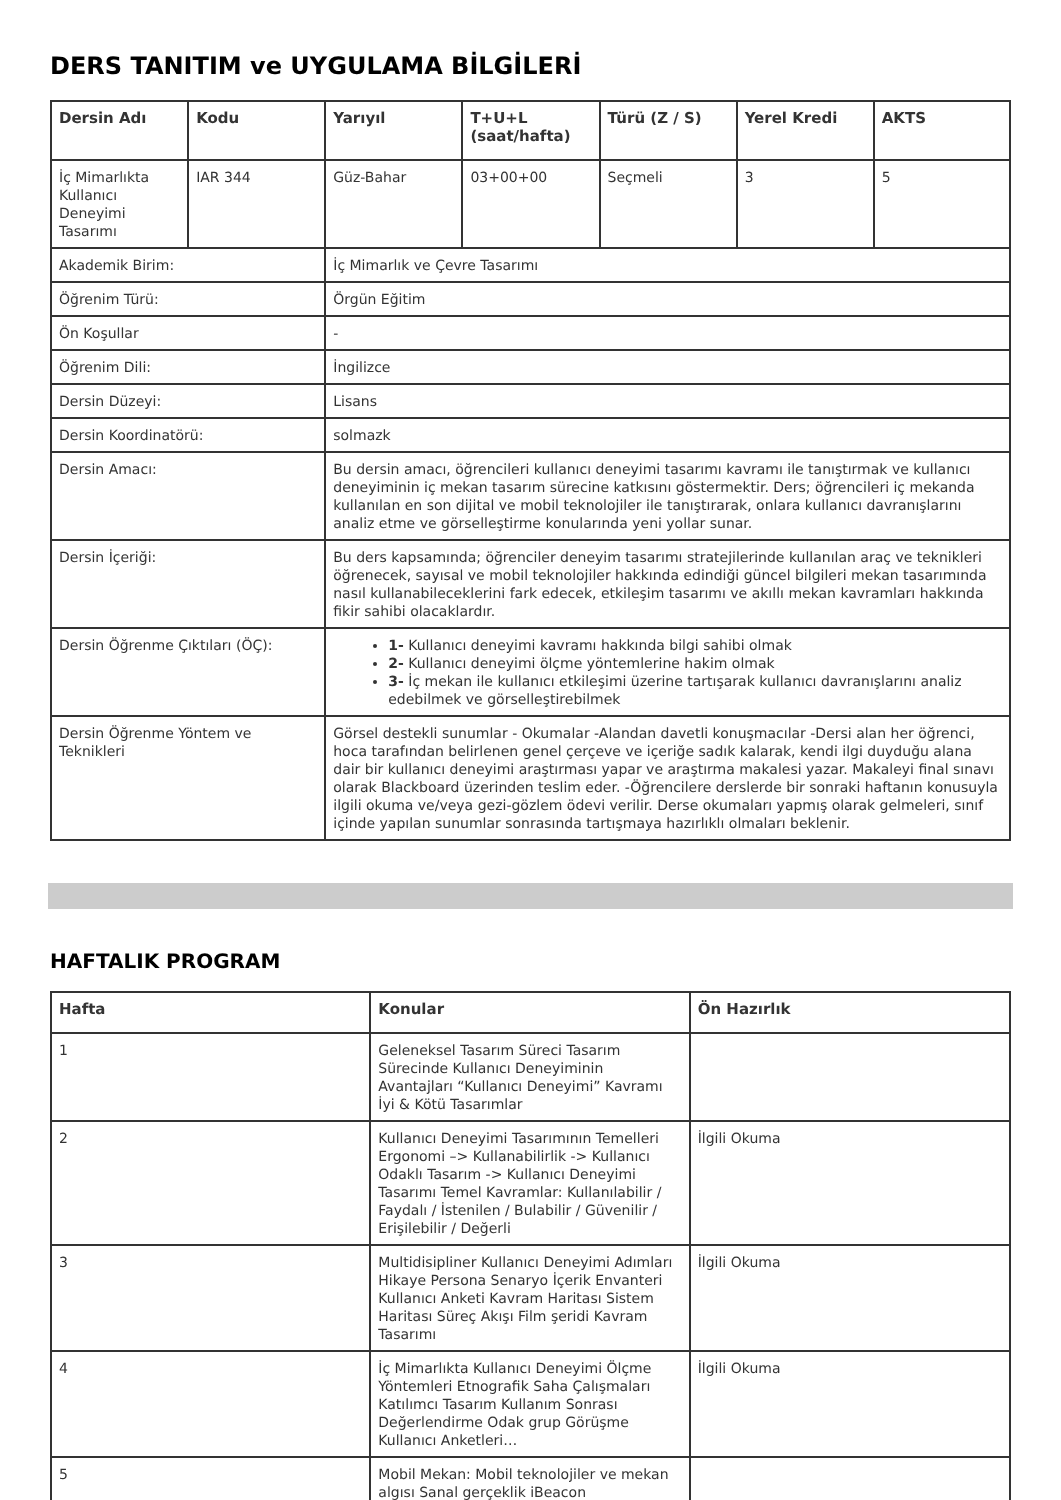DERS TANITIM ve UYGULAMA BİLGİLERİ
| Dersin Adı | Kodu | Yarıyıl | T+U+L (saat/hafta) | Türü (Z / S) | Yerel Kredi | AKTS |
| --- | --- | --- | --- | --- | --- | --- |
| İç Mimarlıkta Kullanıcı Deneyimi Tasarımı | IAR 344 | Güz-Bahar | 03+00+00 | Seçmeli | 3 | 5 |
| Akademik Birim: | | İç Mimarlık ve Çevre Tasarımı | | | | |
| Öğrenim Türü: | | Örgün Eğitim | | | | |
| Ön Koşullar | | - | | | | |
| Öğrenim Dili: | | İngilizce | | | | |
| Dersin Düzeyi: | | Lisans | | | | |
| Dersin Koordinatörü: | | solmazk | | | | |
| Dersin Amacı: | | Bu dersin amacı, öğrencileri kullanıcı deneyimi tasarımı kavramı ile tanıştırmak ve kullanıcı deneyiminin iç mekan tasarım sürecine katkısını göstermektir. Ders; öğrencileri iç mekanda kullanılan en son dijital ve mobil teknolojiler ile tanıştırarak, onlara kullanıcı davranışlarını analiz etme ve görselleştirme konularında yeni yollar sunar. | | | | |
| Dersin İçeriği: | | Bu ders kapsamında; öğrenciler deneyim tasarımı stratejilerinde kullanılan araç ve teknikleri öğrenecek, sayısal ve mobil teknolojiler hakkında edindiği güncel bilgileri mekan tasarımında nasıl kullanabileceklerini fark edecek, etkileşim tasarımı ve akıllı mekan kavramları hakkında fikir sahibi olacaklardır. | | | | |
| Dersin Öğrenme Çıktıları (ÖÇ): | | 1- Kullanıcı deneyimi kavramı hakkında bilgi sahibi olmak 2- Kullanıcı deneyimi ölçme yöntemlerine hakim olmak 3- İç mekan ile kullanıcı etkileşimi üzerine tartışarak kullanıcı davranışlarını analiz edebilmek ve görselleştirebilmek | | | | |
| Dersin Öğrenme Yöntem ve Teknikleri | | Görsel destekli sunumlar - Okumalar -Alandan davetli konuşmacılar -Dersi alan her öğrenci, hoca tarafından belirlenen genel çerçeve ve içeriğe sadık kalarak, kendi ilgi duyduğu alana dair bir kullanıcı deneyimi araştırması yapar ve araştırma makalesi yazar. Makaleyi final sınavı olarak Blackboard üzerinden teslim eder. -Öğrencilere derslerde bir sonraki haftanın konusuyla ilgili okuma ve/veya gezi-gözlem ödevi verilir. Derse okumaları yapmış olarak gelmeleri, sınıf içinde yapılan sunumlar sonrasında tartışmaya hazırlıklı olmaları beklenir. | | | | |
HAFTALIK PROGRAM
| Hafta | Konular | Ön Hazırlık |
| --- | --- | --- |
| 1 | Geleneksel Tasarım Süreci Tasarım Sürecinde Kullanıcı Deneyiminin Avantajları “Kullanıcı Deneyimi” Kavramı İyi & Kötü Tasarımlar | |
| 2 | Kullanıcı Deneyimi Tasarımının Temelleri Ergonomi –> Kullanabilirlik -> Kullanıcı Odaklı Tasarım -> Kullanıcı Deneyimi Tasarımı Temel Kavramlar: Kullanılabilir / Faydalı / İstenilen / Bulabilir / Güvenilir / Erişilebilir / Değerli | İlgili Okuma |
| 3 | Multidisipliner Kullanıcı Deneyimi Adımları Hikaye Persona Senaryo İçerik Envanteri Kullanıcı Anketi Kavram Haritası Sistem Haritası Süreç Akışı Film şeridi Kavram Tasarımı | İlgili Okuma |
| 4 | İç Mimarlıkta Kullanıcı Deneyimi Ölçme Yöntemleri Etnografik Saha Çalışmaları Katılımcı Tasarım Kullanım Sonrası Değerlendirme Odak grup Görüşme Kullanıcı Anketleri… | İlgili Okuma |
| 5 | Mobil Mekan: Mobil teknolojiler ve mekan algısı Sanal gerçeklik iBeacon | |